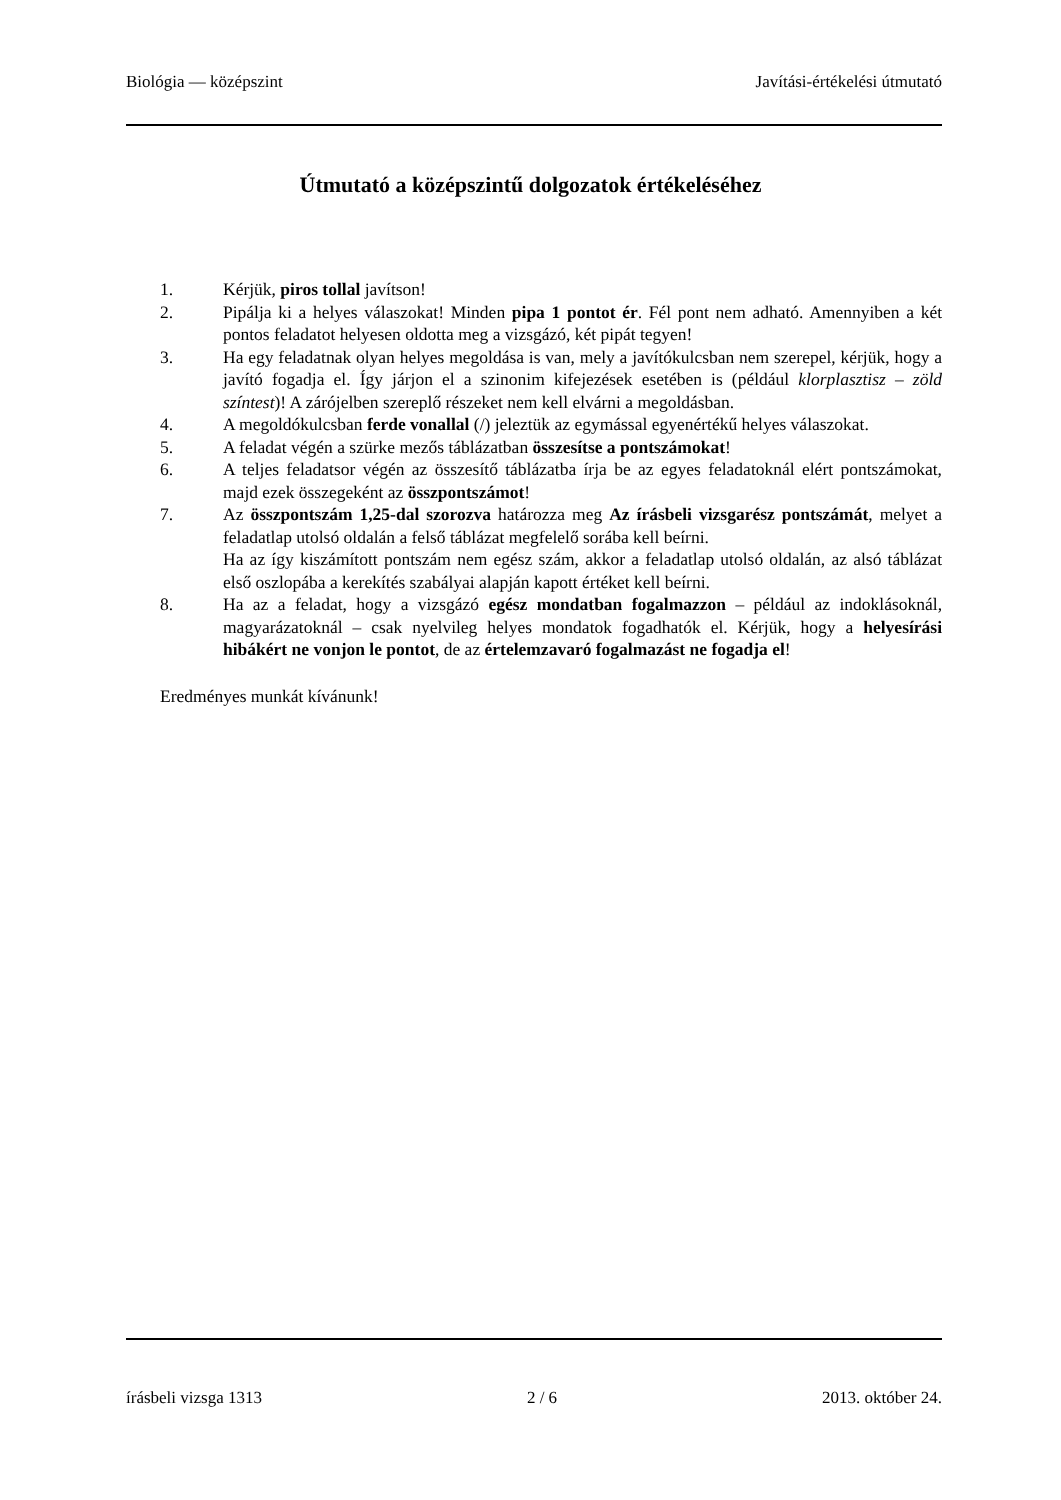Biológia — középszint Javítási-értékelési útmutató
Útmutató a középszintű dolgozatok értékeléséhez
1. Kérjük, piros tollal javítson!
2. Pipálja ki a helyes válaszokat! Minden pipa 1 pontot ér. Fél pont nem adható. Amennyiben a két pontos feladatot helyesen oldotta meg a vizsgázó, két pipát tegyen!
3. Ha egy feladatnak olyan helyes megoldása is van, mely a javítókulcsban nem szerepel, kérjük, hogy a javító fogadja el. Így járjon el a szinonim kifejezések esetében is (például klorplasztisz – zöld színtest)! A zárójelben szereplő részeket nem kell elvárni a megoldásban.
4. A megoldókulcsban ferde vonallal (/) jeleztük az egymással egyenértékű helyes válaszokat.
5. A feladat végén a szürke mezős táblázatban összesítse a pontszámokat!
6. A teljes feladatsor végén az összesítő táblázatba írja be az egyes feladatoknál elért pontszámokat, majd ezek összegeként az összpontszámot!
7. Az összpontszám 1,25-dal szorozva határozza meg Az írásbeli vizsgarész pontszámát, melyet a feladatlap utolsó oldalán a felső táblázat megfelelő sorába kell beírni.
Ha az így kiszámított pontszám nem egész szám, akkor a feladatlap utolsó oldalán, az alsó táblázat első oszlopába a kerekítés szabályai alapján kapott értéket kell beírni.
8. Ha az a feladat, hogy a vizsgázó egész mondatban fogalmazzon – például az indoklásoknál, magyarázatoknál – csak nyelvileg helyes mondatok fogadhatók el. Kérjük, hogy a helyesírási hibákért ne vonjon le pontot, de az értelemzavaró fogalmazást ne fogadja el!
Eredményes munkát kívánunk!
írásbeli vizsga 1313 2 / 6 2013. október 24.